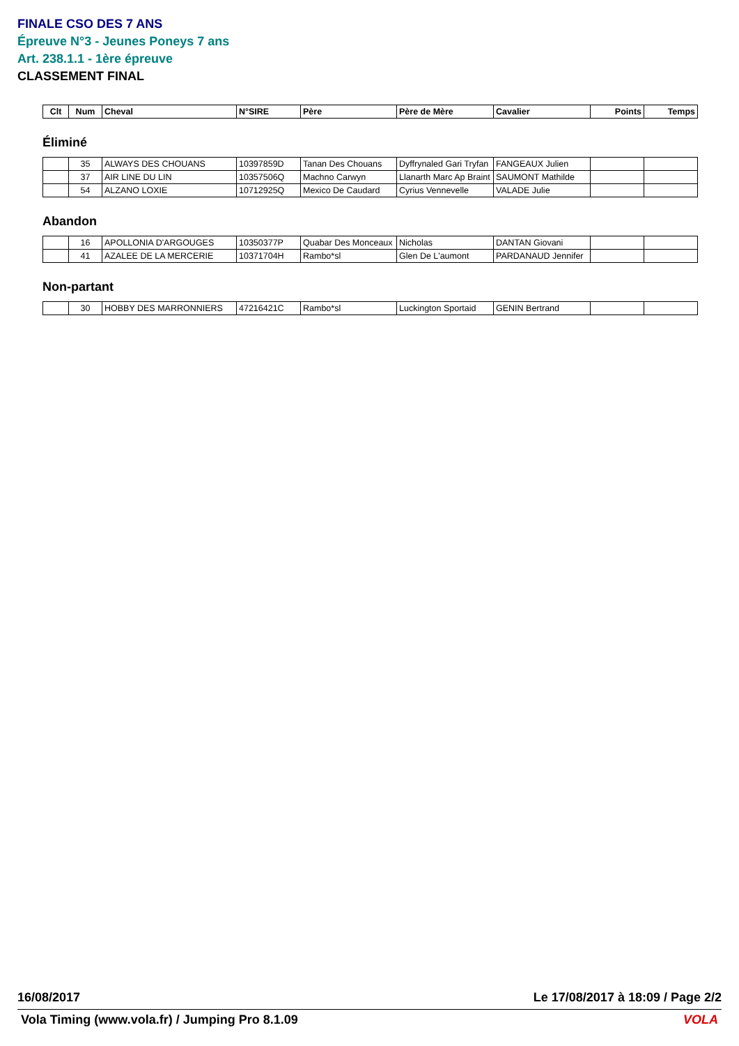FINALE CSO DES 7 ANS
Épreuve N°3 - Jeunes Poneys 7 ans
Art. 238.1.1 - 1ère épreuve
CLASSEMENT FINAL
| Clt | Num | Cheval | N°SIRE | Père | Père de Mère | Cavalier | Points | Temps |
| --- | --- | --- | --- | --- | --- | --- | --- | --- |
Éliminé
| | 35 | ALWAYS DES CHOUANS | 10397859D | Tanan Des Chouans | Dyffrynaled Gari Tryfan | FANGEAUX Julien | | |
| | 37 | AIR LINE DU LIN | 10357506Q | Machno Carwyn | Llanarth Marc Ap Braint | SAUMONT Mathilde | | |
| | 54 | ALZANO LOXIE | 10712925Q | Mexico De Caudard | Cyrius Vennevelle | VALADE Julie | | |
Abandon
| | 16 | APOLLONIA D'ARGOUGES | 10350377P | Quabar Des Monceaux | Nicholas | DANTAN Giovani | | |
| | 41 | AZALEE DE LA MERCERIE | 10371704H | Rambo*sl | Glen De L'aumont | PARDANAUD Jennifer | | |
Non-partant
| | 30 | HOBBY DES MARRONNIERS | 47216421C | Rambo*sl | Luckington Sportaid | GENIN Bertrand | | |
16/08/2017 Le 17/08/2017 à 18:09 / Page 2/2
Vola Timing (www.vola.fr) / Jumping Pro 8.1.09 VOLA